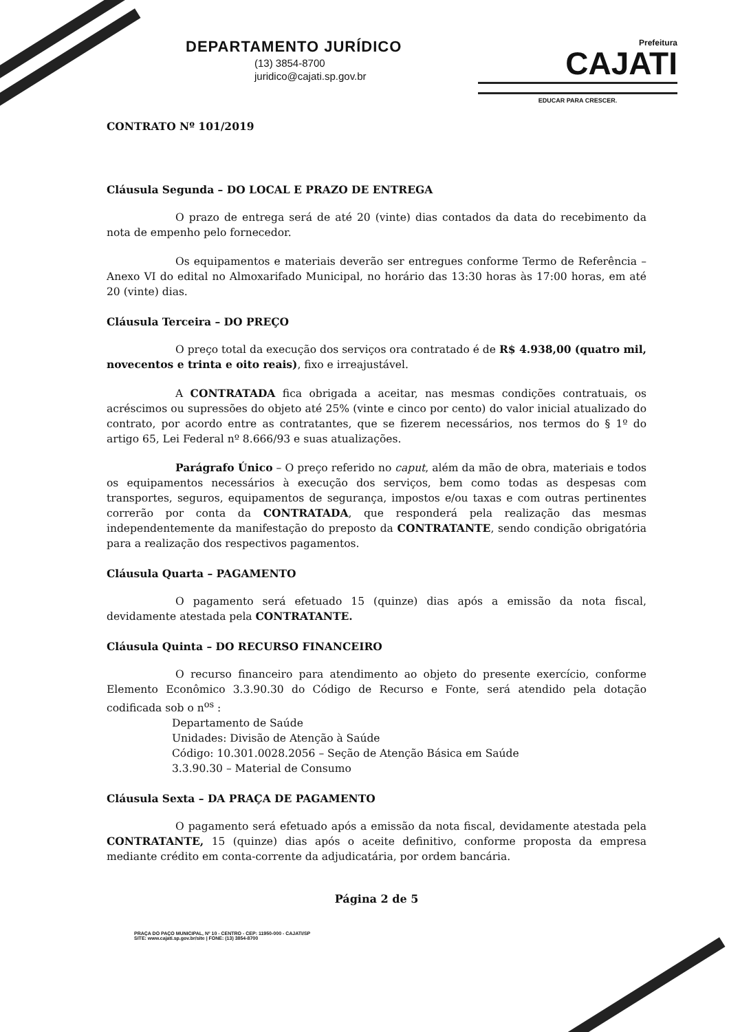DEPARTAMENTO JURÍDICO
(13) 3854-8700
juridico@cajati.sp.gov.br
Prefeitura
CAJATI
EDUCAR PARA CRESCER.
CONTRATO Nº 101/2019
Cláusula Segunda – DO LOCAL E PRAZO DE ENTREGA
O prazo de entrega será de até 20 (vinte) dias contados da data do recebimento da nota de empenho pelo fornecedor.
Os equipamentos e materiais deverão ser entregues conforme Termo de Referência – Anexo VI do edital no Almoxarifado Municipal, no horário das 13:30 horas às 17:00 horas, em até 20 (vinte) dias.
Cláusula Terceira – DO PREÇO
O preço total da execução dos serviços ora contratado é de R$ 4.938,00 (quatro mil, novecentos e trinta e oito reais), fixo e irreajustável.
A CONTRATADA fica obrigada a aceitar, nas mesmas condições contratuais, os acréscimos ou supressões do objeto até 25% (vinte e cinco por cento) do valor inicial atualizado do contrato, por acordo entre as contratantes, que se fizerem necessários, nos termos do § 1º do artigo 65, Lei Federal nº 8.666/93 e suas atualizações.
Parágrafo Único – O preço referido no caput, além da mão de obra, materiais e todos os equipamentos necessários à execução dos serviços, bem como todas as despesas com transportes, seguros, equipamentos de segurança, impostos e/ou taxas e com outras pertinentes correrão por conta da CONTRATADA, que responderá pela realização das mesmas independentemente da manifestação do preposto da CONTRATANTE, sendo condição obrigatória para a realização dos respectivos pagamentos.
Cláusula Quarta – PAGAMENTO
O pagamento será efetuado 15 (quinze) dias após a emissão da nota fiscal, devidamente atestada pela CONTRATANTE.
Cláusula Quinta – DO RECURSO FINANCEIRO
O recurso financeiro para atendimento ao objeto do presente exercício, conforme Elemento Econômico 3.3.90.30 do Código de Recurso e Fonte, será atendido pela dotação codificada sob o n<sup>os</sup> :
Departamento de Saúde
Unidades: Divisão de Atenção à Saúde
Código: 10.301.0028.2056 – Seção de Atenção Básica em Saúde
3.3.90.30 – Material de Consumo
Cláusula Sexta – DA PRAÇA DE PAGAMENTO
O pagamento será efetuado após a emissão da nota fiscal, devidamente atestada pela CONTRATANTE, 15 (quinze) dias após o aceite definitivo, conforme proposta da empresa mediante crédito em conta-corrente da adjudicatária, por ordem bancária.
Página 2 de 5
PRAÇA DO PAÇO MUNICIPAL, Nº 10 - CENTRO - CEP: 11950-000 - CAJATI/SP
SITE: www.cajati.sp.gov.br/site | FONE: (13) 3854-8700